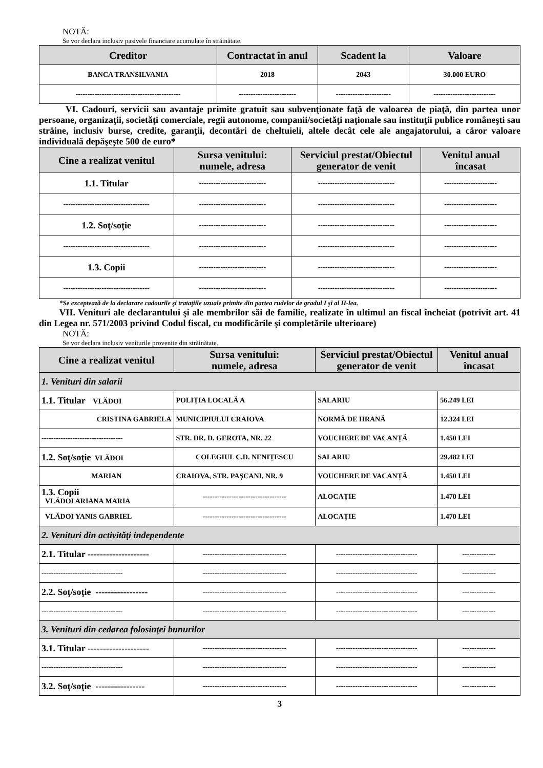NOTĂ:
Se vor declara inclusiv pasivele financiare acumulate în străinătate.
| Creditor | Contractat în anul | Scadent la | Valoare |
| --- | --- | --- | --- |
| BANCA TRANSILVANIA | 2018 | 2043 | 30.000 EURO |
| -------------------------------------------- | ------------------------ | ----------------------- | -------------------------- |
VI. Cadouri, servicii sau avantaje primite gratuit sau subvenţionate faţă de valoarea de piaţă, din partea unor persoane, organizaţii, societăţi comerciale, regii autonome, companii/societăţi naţionale sau instituţii publice româneşti sau străine, inclusiv burse, credite, garanţii, decontări de cheltuieli, altele decât cele ale angajatorului, a căror valoare individuală depăşeşte 500 de euro*
| Cine a realizat venitul | Sursa venitului: numele, adresa | Serviciul prestat/Obiectul generator de venit | Venitul anual încasat |
| --- | --- | --- | --- |
| 1.1. Titular | ---------------------------- | -------------------------------- | ---------------------- |
| ------------------------------------ | ---------------------------- | -------------------------------- | ---------------------- |
| 1.2. Soţ/soţie | ---------------------------- | -------------------------------- | ---------------------- |
| ------------------------------------ | ---------------------------- | -------------------------------- | ---------------------- |
| 1.3. Copii | ---------------------------- | -------------------------------- | ---------------------- |
| ------------------------------------ | ---------------------------- | -------------------------------- | ---------------------- |
*Se exceptează de la declarare cadourile şi trataţiile uzuale primite din partea rudelor de gradul I şi al II-lea.
VII. Venituri ale declarantului şi ale membrilor săi de familie, realizate în ultimul an fiscal încheiat (potrivit art. 41 din Legea nr. 571/2003 privind Codul fiscal, cu modificările şi completările ulterioare)
NOTĂ:
Se vor declara inclusiv veniturile provenite din străinătate.
| Cine a realizat venitul | Sursa venitului: numele, adresa | Serviciul prestat/Obiectul generator de venit | Venitul anual încasat |
| --- | --- | --- | --- |
| 1. Venituri din salarii | | | |
| 1.1. Titular VLĂDOI | POLIȚIA LOCALĂ A | SALARIU | 56.249 LEI |
| CRISTINA GABRIELA | MUNICIPIULUI CRAIOVA | NORMĂ DE HRANĂ | 12.324 LEI |
| ---------------------------------- | STR. DR. D. GEROTA, NR. 22 | VOUCHERE DE VACANȚĂ | 1.450 LEI |
| 1.2. Soţ/soţie VLĂDOI | COLEGIUL C.D. NENIȚESCU | SALARIU | 29.482 LEI |
| MARIAN | CRAIOVA, STR. PAȘCANI, NR. 9 | VOUCHERE DE VACANȚĂ | 1.450 LEI |
| 1.3. Copii VLĂDOI ARIANA MARIA | ----------------------------------- | ALOCAȚIE | 1.470 LEI |
| VLĂDOI YANIS GABRIEL | ----------------------------------- | ALOCAȚIE | 1.470 LEI |
| 2. Venituri din activităţi independente | | | |
| 2.1. Titular -------------------- | ----------------------------------- | ---------------------------------- | -------------- |
| ---------------------------------- | ----------------------------------- | ---------------------------------- | -------------- |
| 2.2. Soţ/soţie ----------------- | ----------------------------------- | ---------------------------------- | -------------- |
| ---------------------------------- | ----------------------------------- | ---------------------------------- | -------------- |
| 3. Venituri din cedarea folosinţei bunurilor | | | |
| 3.1. Titular -------------------- | ----------------------------------- | ---------------------------------- | -------------- |
| ---------------------------------- | ----------------------------------- | ---------------------------------- | -------------- |
| 3.2. Soţ/soţie ---------------- | ----------------------------------- | ---------------------------------- | -------------- |
3